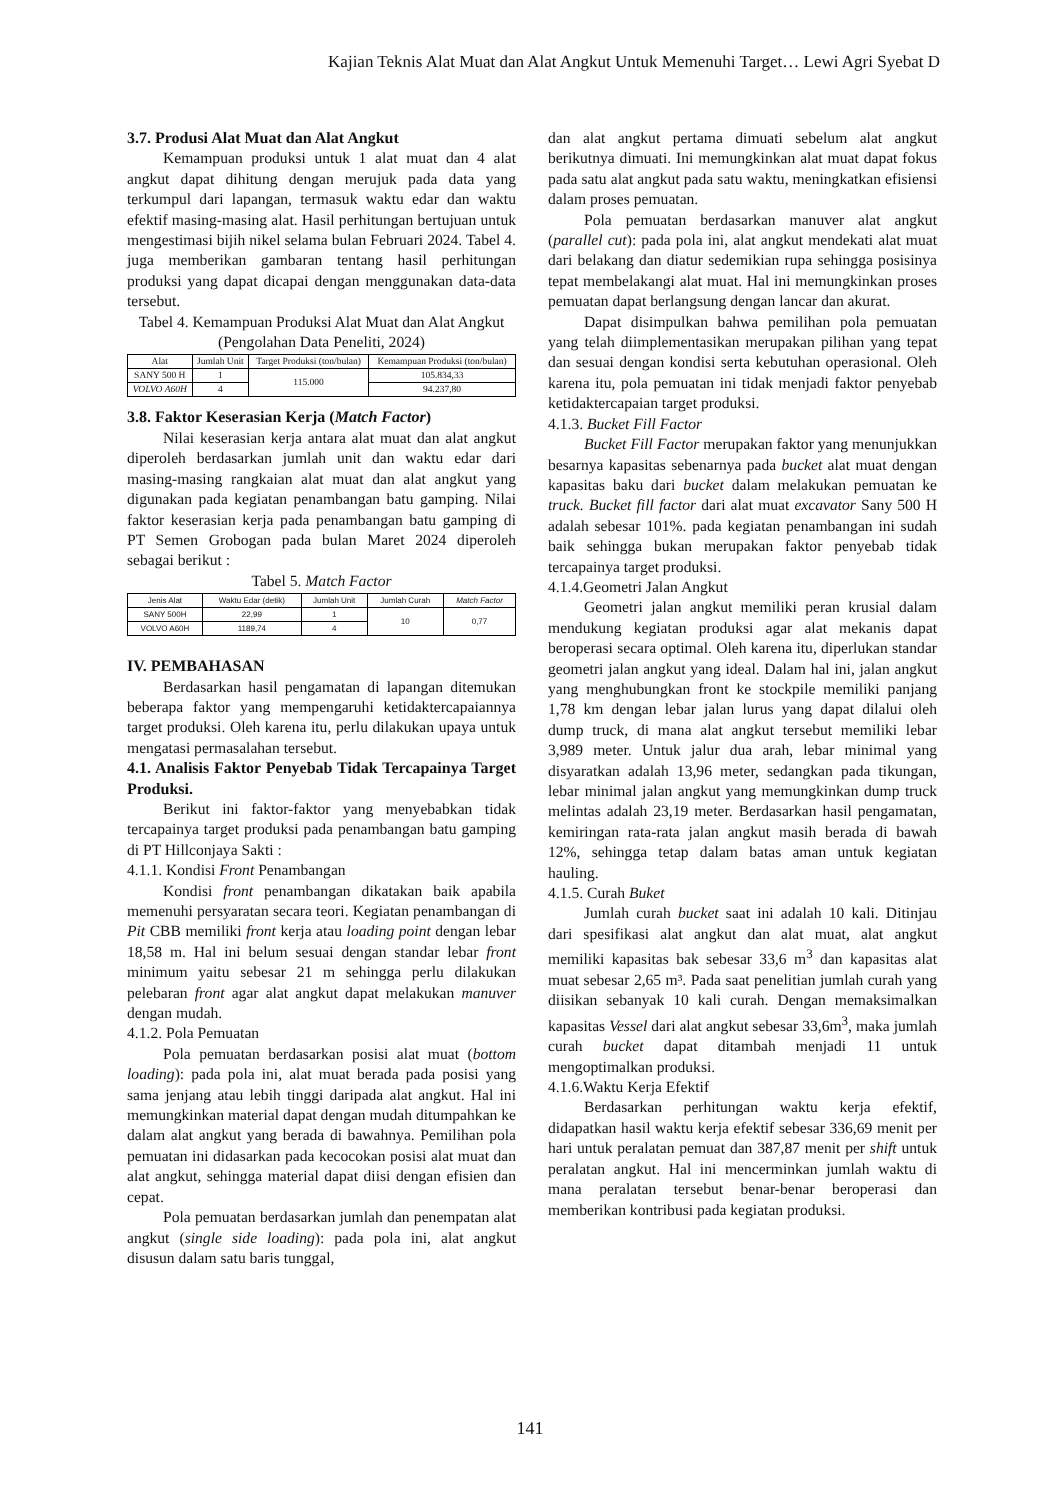Kajian Teknis Alat Muat dan Alat Angkut Untuk Memenuhi Target… Lewi Agri Syebat D
3.7. Produsi Alat Muat dan Alat Angkut
Kemampuan produksi untuk 1 alat muat dan 4 alat angkut dapat dihitung dengan merujuk pada data yang terkumpul dari lapangan, termasuk waktu edar dan waktu efektif masing-masing alat. Hasil perhitungan bertujuan untuk mengestimasi bijih nikel selama bulan Februari 2024. Tabel 4. juga memberikan gambaran tentang hasil perhitungan produksi yang dapat dicapai dengan menggunakan data-data tersebut.
Tabel 4. Kemampuan Produksi Alat Muat dan Alat Angkut (Pengolahan Data Peneliti, 2024)
| Alat | Jumlah Unit | Target Produksi (ton/bulan) | Kemampuan Produksi (ton/bulan) |
| --- | --- | --- | --- |
| SANY 500 H | 1 | 115.000 | 105.834,33 |
| VOLVO A60H | 4 | | 94.237,80 |
3.8. Faktor Keserasian Kerja (Match Factor)
Nilai keserasian kerja antara alat muat dan alat angkut diperoleh berdasarkan jumlah unit dan waktu edar dari masing-masing rangkaian alat muat dan alat angkut yang digunakan pada kegiatan penambangan batu gamping. Nilai faktor keserasian kerja pada penambangan batu gamping di PT Semen Grobogan pada bulan Maret 2024 diperoleh sebagai berikut :
Tabel 5. Match Factor
| Jenis Alat | Waktu Edar (detik) | Jumlah Unit | Jumlah Curah | Match Factor |
| --- | --- | --- | --- | --- |
| SANY 500H | 22,99 | 1 | 10 | 0,77 |
| VOLVO A60H | 1189,74 | 4 | | |
IV. PEMBAHASAN
Berdasarkan hasil pengamatan di lapangan ditemukan beberapa faktor yang mempengaruhi ketidaktercapaiannya target produksi. Oleh karena itu, perlu dilakukan upaya untuk mengatasi permasalahan tersebut.
4.1. Analisis Faktor Penyebab Tidak Tercapainya Target Produksi.
Berikut ini faktor-faktor yang menyebabkan tidak tercapainya target produksi pada penambangan batu gamping di PT Hillconjaya Sakti :
4.1.1. Kondisi Front Penambangan
Kondisi front penambangan dikatakan baik apabila memenuhi persyaratan secara teori. Kegiatan penambangan di Pit CBB memiliki front kerja atau loading point dengan lebar 18,58 m. Hal ini belum sesuai dengan standar lebar front minimum yaitu sebesar 21 m sehingga perlu dilakukan pelebaran front agar alat angkut dapat melakukan manuver dengan mudah.
4.1.2. Pola Pemuatan
Pola pemuatan berdasarkan posisi alat muat (bottom loading): pada pola ini, alat muat berada pada posisi yang sama jenjang atau lebih tinggi daripada alat angkut. Hal ini memungkinkan material dapat dengan mudah ditumpahkan ke dalam alat angkut yang berada di bawahnya. Pemilihan pola pemuatan ini didasarkan pada kecocokan posisi alat muat dan alat angkut, sehingga material dapat diisi dengan efisien dan cepat.
Pola pemuatan berdasarkan jumlah dan penempatan alat angkut (single side loading): pada pola ini, alat angkut disusun dalam satu baris tunggal,
dan alat angkut pertama dimuati sebelum alat angkut berikutnya dimuati. Ini memungkinkan alat muat dapat fokus pada satu alat angkut pada satu waktu, meningkatkan efisiensi dalam proses pemuatan.
Pola pemuatan berdasarkan manuver alat angkut (parallel cut): pada pola ini, alat angkut mendekati alat muat dari belakang dan diatur sedemikian rupa sehingga posisinya tepat membelakangi alat muat. Hal ini memungkinkan proses pemuatan dapat berlangsung dengan lancar dan akurat.
Dapat disimpulkan bahwa pemilihan pola pemuatan yang telah diimplementasikan merupakan pilihan yang tepat dan sesuai dengan kondisi serta kebutuhan operasional. Oleh karena itu, pola pemuatan ini tidak menjadi faktor penyebab ketidaktercapaian target produksi.
4.1.3. Bucket Fill Factor
Bucket Fill Factor merupakan faktor yang menunjukkan besarnya kapasitas sebenarnya pada bucket alat muat dengan kapasitas baku dari bucket dalam melakukan pemuatan ke truck. Bucket fill factor dari alat muat excavator Sany 500 H adalah sebesar 101%. pada kegiatan penambangan ini sudah baik sehingga bukan merupakan faktor penyebab tidak tercapainya target produksi.
4.1.4.Geometri Jalan Angkut
Geometri jalan angkut memiliki peran krusial dalam mendukung kegiatan produksi agar alat mekanis dapat beroperasi secara optimal. Oleh karena itu, diperlukan standar geometri jalan angkut yang ideal. Dalam hal ini, jalan angkut yang menghubungkan front ke stockpile memiliki panjang 1,78 km dengan lebar jalan lurus yang dapat dilalui oleh dump truck, di mana alat angkut tersebut memiliki lebar 3,989 meter. Untuk jalur dua arah, lebar minimal yang disyaratkan adalah 13,96 meter, sedangkan pada tikungan, lebar minimal jalan angkut yang memungkinkan dump truck melintas adalah 23,19 meter. Berdasarkan hasil pengamatan, kemiringan rata-rata jalan angkut masih berada di bawah 12%, sehingga tetap dalam batas aman untuk kegiatan hauling.
4.1.5. Curah Buket
Jumlah curah bucket saat ini adalah 10 kali. Ditinjau dari spesifikasi alat angkut dan alat muat, alat angkut memiliki kapasitas bak sebesar 33,6 m<sup>3</sup> dan kapasitas alat muat sebesar 2,65 m³. Pada saat penelitian jumlah curah yang diisikan sebanyak 10 kali curah. Dengan memaksimalkan kapasitas Vessel dari alat angkut sebesar 33,6m<sup>3</sup>, maka jumlah curah bucket dapat ditambah menjadi 11 untuk mengoptimalkan produksi.
4.1.6.Waktu Kerja Efektif
Berdasarkan perhitungan waktu kerja efektif, didapatkan hasil waktu kerja efektif sebesar 336,69 menit per hari untuk peralatan pemuat dan 387,87 menit per shift untuk peralatan angkut. Hal ini mencerminkan jumlah waktu di mana peralatan tersebut benar-benar beroperasi dan memberikan kontribusi pada kegiatan produksi.
141